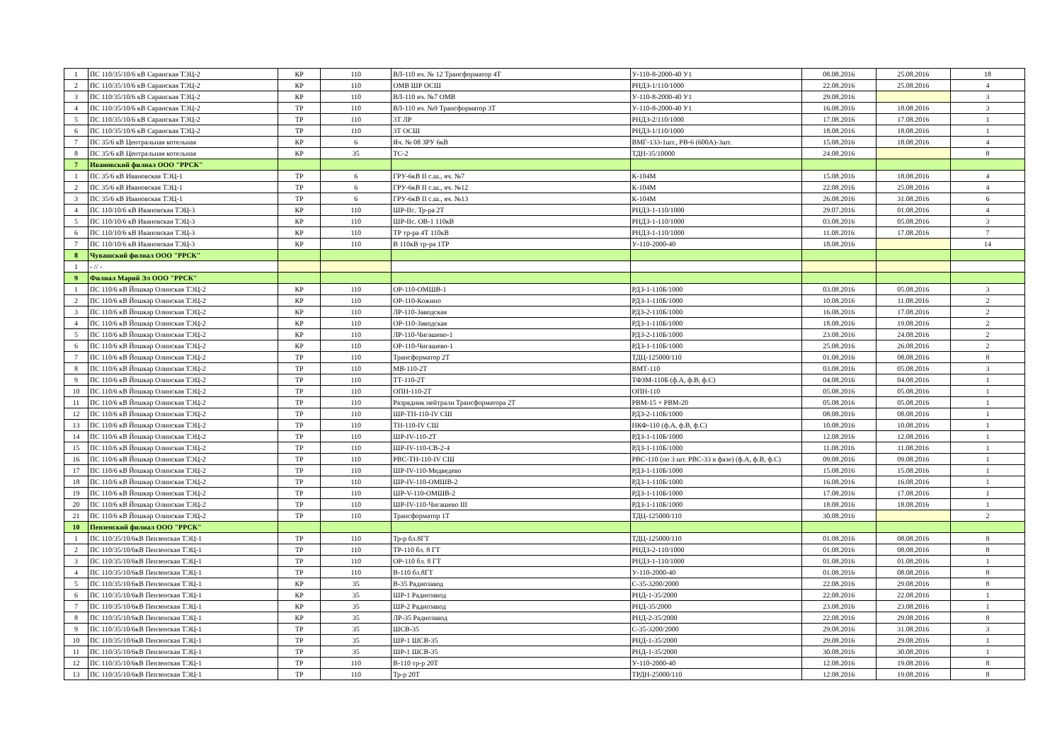| 1 | ПС 110/35/10/6 кВ Саранская ТЭЦ-2 | КР | 110 | ВЛ-110 яч. № 12 Трансформатор 4Т | У-110-8-2000-40 У1 | 08.08.2016 | 25.08.2016 | 18 |
| 2 | ПС 110/35/10/6 кВ Саранская ТЭЦ-2 | КР | 110 | ОМВ ШР ОСШ | РНДЗ-1/110/1000 | 22.08.2016 | 25.08.2016 | 4 |
| 3 | ПС 110/35/10/6 кВ Саранская ТЭЦ-2 | КР | 110 | ВЛ-110 яч. №7 ОМВ | У-110-8-2000-40 У1 | 29.08.2016 | | 3 |
| 4 | ПС 110/35/10/6 кВ Саранская ТЭЦ-2 | ТР | 110 | ВЛ-110 яч. №9 Трансформатор 3Т | У-110-8-2000-40 У1 | 16.08.2016 | 18.08.2016 | 3 |
| 5 | ПС 110/35/10/6 кВ Саранская ТЭЦ-2 | ТР | 110 | 3Т ЛР | РНДЗ-2/110/1000 | 17.08.2016 | 17.08.2016 | 1 |
| 6 | ПС 110/35/10/6 кВ Саранская ТЭЦ-2 | ТР | 110 | 3Т ОСШ | РНДЗ-1/110/1000 | 18.08.2016 | 18.08.2016 | 1 |
| 7 | ПС 35/6 кВ Центральная котельная | КР | 6 | Яч. № 08 ЗРУ 6кВ | ВМГ-133-1шт., РВ-6 (600А)-3шт. | 15.08.2016 | 18.08.2016 | 4 |
| 8 | ПС 35/6 кВ Центральная котельная | КР | 35 | ТС-2 | ТДН-35/10000 | 24.08.2016 | | 8 |
| 7 | Ивановский филиал ООО "РРСК" | | | | | | | |
| 1 | ПС 35/6 кВ Ивановская ТЭЦ-1 | ТР | 6 | ГРУ-6кВ II с.ш., яч. №7 | К-104М | 15.08.2016 | 18.08.2016 | 4 |
| 2 | ПС 35/6 кВ Ивановская ТЭЦ-1 | ТР | 6 | ГРУ-6кВ II с.ш., яч. №12 | К-104М | 22.08.2016 | 25.08.2016 | 4 |
| 3 | ПС 35/6 кВ Ивановская ТЭЦ-1 | ТР | 6 | ГРУ-6кВ II с.ш., яч. №13 | К-104М | 26.08.2016 | 31.08.2016 | 6 |
| 4 | ПС 110/10/6 кВ Ивановская ТЭЦ-3 | КР | 110 | ШР-IIс. Тр-ра 2Т | РНДЗ-1-110/1000 | 29.07.2016 | 01.08.2016 | 4 |
| 5 | ПС 110/10/6 кВ Ивановская ТЭЦ-3 | КР | 110 | ШР-IIс. ОВ-1 110кВ | РНДЗ-1-110/1000 | 03.08.2016 | 05.08.2016 | 3 |
| 6 | ПС 110/10/6 кВ Ивановская ТЭЦ-3 | КР | 110 | ТР тр-ра 4Т 110кВ | РНДЗ-1-110/1000 | 11.08.2016 | 17.08.2016 | 7 |
| 7 | ПС 110/10/6 кВ Ивановская ТЭЦ-3 | КР | 110 | В 110кВ тр-ра 1ТР | У-110-2000-40 | 18.08.2016 | | 14 |
| 8 | Чувашский филиал ООО "РРСК" | | | | | | | |
| 1 | - // - | | | | | | | |
| 9 | Филиал Марий Эл ООО "РРСК" | | | | | | | |
| 1 | ПС 110/6 кВ Йошкар Олинская ТЭЦ-2 | КР | 110 | ОР-110-ОМШВ-1 | РДЗ-1-110Б/1000 | 03.08.2016 | 05.08.2016 | 3 |
| 2 | ПС 110/6 кВ Йошкар Олинская ТЭЦ-2 | КР | 110 | ОР-110-Кожино | РДЗ-1-110Б/1000 | 10.08.2016 | 11.08.2016 | 2 |
| 3 | ПС 110/6 кВ Йошкар Олинская ТЭЦ-2 | КР | 110 | ЛР-110-Заводская | РДЗ-2-110Б/1000 | 16.08.2016 | 17.08.2016 | 2 |
| 4 | ПС 110/6 кВ Йошкар Олинская ТЭЦ-2 | КР | 110 | ОР-110-Заводская | РДЗ-1-110Б/1000 | 18.08.2016 | 19.08.2016 | 2 |
| 5 | ПС 110/6 кВ Йошкар Олинская ТЭЦ-2 | КР | 110 | ЛР-110-Чигашево-1 | РДЗ-2-110Б/1000 | 23.08.2016 | 24.08.2016 | 2 |
| 6 | ПС 110/6 кВ Йошкар Олинская ТЭЦ-2 | КР | 110 | ОР-110-Чигашево-1 | РДЗ-1-110Б/1000 | 25.08.2016 | 26.08.2016 | 2 |
| 7 | ПС 110/6 кВ Йошкар Олинская ТЭЦ-2 | ТР | 110 | Трансформатор 2Т | ТДЦ-125000/110 | 01.08.2016 | 08.08.2016 | 8 |
| 8 | ПС 110/6 кВ Йошкар Олинская ТЭЦ-2 | ТР | 110 | МВ-110-2Т | ВМТ-110 | 03.08.2016 | 05.08.2016 | 3 |
| 9 | ПС 110/6 кВ Йошкар Олинская ТЭЦ-2 | ТР | 110 | ТТ-110-2Т | ТФЗМ-110Б (ф.А, ф.В, ф.С) | 04.08.2016 | 04.08.2016 | 1 |
| 10 | ПС 110/6 кВ Йошкар Олинская ТЭЦ-2 | ТР | 110 | ОПН-110-2Т | ОПН-110 | 05.08.2016 | 05.08.2016 | 1 |
| 11 | ПС 110/6 кВ Йошкар Олинская ТЭЦ-2 | ТР | 110 | Разрядник нейтрали Трансформатора 2Т | РВМ-15 + РВМ-20 | 05.08.2016 | 05.08.2016 | 1 |
| 12 | ПС 110/6 кВ Йошкар Олинская ТЭЦ-2 | ТР | 110 | ШР-ТН-110-IV СШ | РДЗ-2-110Б/1000 | 08.08.2016 | 08.08.2016 | 1 |
| 13 | ПС 110/6 кВ Йошкар Олинская ТЭЦ-2 | ТР | 110 | ТН-110-IV СШ | НКФ-110 (ф.А, ф.В, ф.С) | 10.08.2016 | 10.08.2016 | 1 |
| 14 | ПС 110/6 кВ Йошкар Олинская ТЭЦ-2 | ТР | 110 | ШР-IV-110-2Т | РДЗ-1-110Б/1000 | 12.08.2016 | 12.08.2016 | 1 |
| 15 | ПС 110/6 кВ Йошкар Олинская ТЭЦ-2 | ТР | 110 | ШР-IV-110-СВ-2-4 | РДЗ-1-110Б/1000 | 11.08.2016 | 11.08.2016 | 1 |
| 16 | ПС 110/6 кВ Йошкар Олинская ТЭЦ-2 | ТР | 110 | РВС-ТН-110-IV СШ | РВС-110 (по 3 шт. РВС-33 в фазе) (ф.А, ф.В, ф.С) | 09.08.2016 | 09.08.2016 | 1 |
| 17 | ПС 110/6 кВ Йошкар Олинская ТЭЦ-2 | ТР | 110 | ШР-IV-110-Медведево | РДЗ-1-110Б/1000 | 15.08.2016 | 15.08.2016 | 1 |
| 18 | ПС 110/6 кВ Йошкар Олинская ТЭЦ-2 | ТР | 110 | ШР-IV-110-ОМШВ-2 | РДЗ-1-110Б/1000 | 16.08.2016 | 16.08.2016 | 1 |
| 19 | ПС 110/6 кВ Йошкар Олинская ТЭЦ-2 | ТР | 110 | ШР-V-110-ОМШВ-2 | РДЗ-1-110Б/1000 | 17.08.2016 | 17.08.2016 | 1 |
| 20 | ПС 110/6 кВ Йошкар Олинская ТЭЦ-2 | ТР | 110 | ШР-IV-110-Чигашево III | РДЗ-1-110Б/1000 | 18.08.2016 | 18.08.2016 | 1 |
| 21 | ПС 110/6 кВ Йошкар Олинская ТЭЦ-2 | ТР | 110 | Трансформатор 1Т | ТДЦ-125000/110 | 30.08.2016 | | 2 |
| 10 | Пензенский филиал ООО "РРСК" | | | | | | | |
| 1 | ПС 110/35/10/6кВ Пензенская ТЭЦ-1 | ТР | 110 | Тр-р бл.8ГТ | ТДЦ-125000/110 | 01.08.2016 | 08.08.2016 | 8 |
| 2 | ПС 110/35/10/6кВ Пензенская ТЭЦ-1 | ТР | 110 | ТР-110 бл. 8 ГТ | РНДЗ-2-110/1000 | 01.08.2016 | 08.08.2016 | 8 |
| 3 | ПС 110/35/10/6кВ Пензенская ТЭЦ-1 | ТР | 110 | ОР-110 бл. 8 ГТ | РНДЗ-1-110/1000 | 01.08.2016 | 01.08.2016 | 1 |
| 4 | ПС 110/35/10/6кВ Пензенская ТЭЦ-1 | ТР | 110 | В-110 бл.8ГТ | У-110-2000-40 | 01.08.2016 | 08.08.2016 | 8 |
| 5 | ПС 110/35/10/6кВ Пензенская ТЭЦ-1 | КР | 35 | В-35 Радиозавод | С-35-3200/2000 | 22.08.2016 | 29.08.2016 | 8 |
| 6 | ПС 110/35/10/6кВ Пензенская ТЭЦ-1 | КР | 35 | ШР-1 Радиозавод | РНД-1-35/2000 | 22.08.2016 | 22.08.2016 | 1 |
| 7 | ПС 110/35/10/6кВ Пензенская ТЭЦ-1 | КР | 35 | ШР-2 Радиозавод | РНД-35/2000 | 23.08.2016 | 23.08.2016 | 1 |
| 8 | ПС 110/35/10/6кВ Пензенская ТЭЦ-1 | КР | 35 | ЛР-35 Радиозавод | РНД-2-35/2000 | 22.08.2016 | 29.08.2016 | 8 |
| 9 | ПС 110/35/10/6кВ Пензенская ТЭЦ-1 | ТР | 35 | ШСВ-35 | С-35-3200/2000 | 29.08.2016 | 31.08.2016 | 3 |
| 10 | ПС 110/35/10/6кВ Пензенская ТЭЦ-1 | ТР | 35 | ШР-1 ШСВ-35 | РНД-1-35/2000 | 29.08.2016 | 29.08.2016 | 1 |
| 11 | ПС 110/35/10/6кВ Пензенская ТЭЦ-1 | ТР | 35 | ШР-1 ШСВ-35 | РНД-1-35/2000 | 30.08.2016 | 30.08.2016 | 1 |
| 12 | ПС 110/35/10/6кВ Пензенская ТЭЦ-1 | ТР | 110 | В-110 тр-р 20Т | У-110-2000-40 | 12.08.2016 | 19.08.2016 | 8 |
| 13 | ПС 110/35/10/6кВ Пензенская ТЭЦ-1 | ТР | 110 | Тр-р 20Т | ТРДН-25000/110 | 12.08.2016 | 19.08.2016 | 8 |